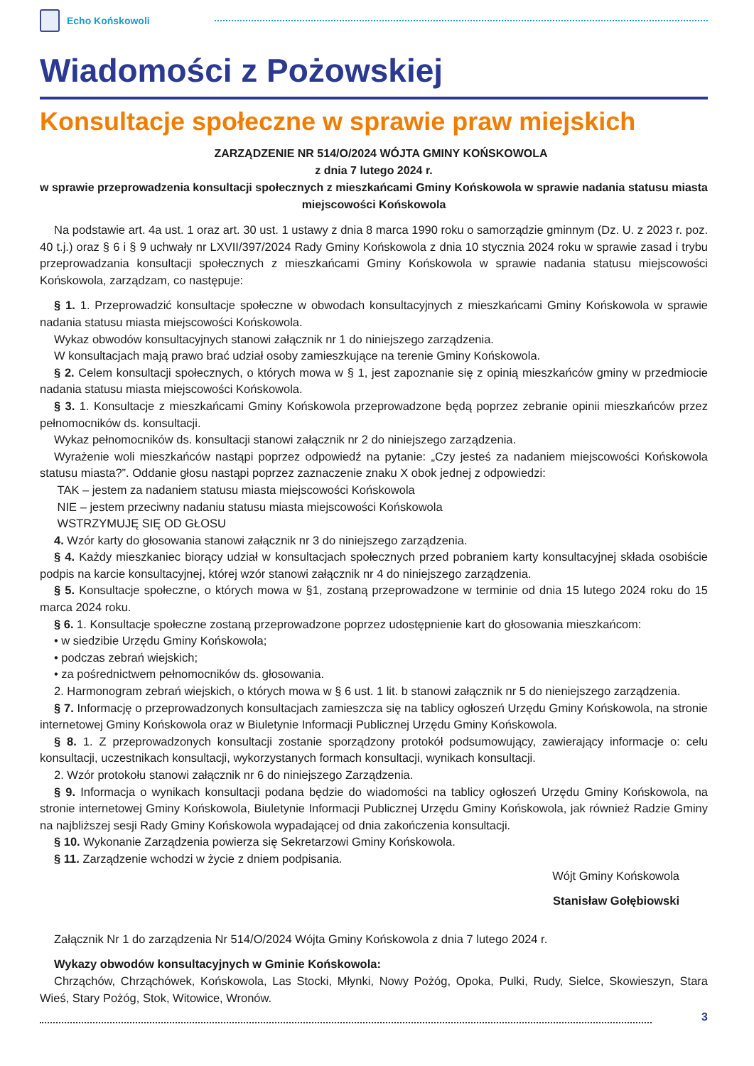Echo Końskowoli
Wiadomości z Pożowskiej
Konsultacje społeczne w sprawie praw miejskich
ZARZĄDZENIE NR 514/O/2024 WÓJTA GMINY KOŃSKOWOLA
z dnia 7 lutego 2024 r.
w sprawie przeprowadzenia konsultacji społecznych z mieszkańcami Gminy Końskowola w sprawie nadania statusu miasta miejscowości Końskowola
Na podstawie art. 4a ust. 1 oraz art. 30 ust. 1 ustawy z dnia 8 marca 1990 roku o samorządzie gminnym (Dz. U. z 2023 r. poz. 40 t.j.) oraz § 6 i § 9 uchwały nr LXVII/397/2024 Rady Gminy Końskowola z dnia 10 stycznia 2024 roku w sprawie zasad i trybu przeprowadzania konsultacji społecznych z mieszkańcami Gminy Końskowola w sprawie nadania statusu miejscowości Końskowola, zarządzam, co następuje:
§ 1. 1. Przeprowadzić konsultacje społeczne w obwodach konsultacyjnych z mieszkańcami Gminy Końskowola w sprawie nadania statusu miasta miejscowości Końskowola.
Wykaz obwodów konsultacyjnych stanowi załącznik nr 1 do niniejszego zarządzenia.
W konsultacjach mają prawo brać udział osoby zamieszkujące na terenie Gminy Końskowola.
§ 2. Celem konsultacji społecznych, o których mowa w § 1, jest zapoznanie się z opinią mieszkańców gminy w przedmiocie nadania statusu miasta miejscowości Końskowola.
§ 3. 1. Konsultacje z mieszkańcami Gminy Końskowola przeprowadzone będą poprzez zebranie opinii mieszkańców przez pełnomocników ds. konsultacji.
Wykaz pełnomocników ds. konsultacji stanowi załącznik nr 2 do niniejszego zarządzenia.
Wyrażenie woli mieszkańców nastąpi poprzez odpowiedź na pytanie: „Czy jesteś za nadaniem miejscowości Końskowola statusu miasta?”. Oddanie głosu nastąpi poprzez zaznaczenie znaku X obok jednej z odpowiedzi:
TAK – jestem za nadaniem statusu miasta miejscowości Końskowola
NIE – jestem przeciwny nadaniu statusu miasta miejscowości Końskowola
WSTRZYMUJĘ SIĘ OD GŁOSU
4. Wzór karty do głosowania stanowi załącznik nr 3 do niniejszego zarządzenia.
§ 4. Każdy mieszkaniec biorący udział w konsultacjach społecznych przed pobraniem karty konsultacyjnej składa osobiście podpis na karcie konsultacyjnej, której wzór stanowi załącznik nr 4 do niniejszego zarządzenia.
§ 5. Konsultacje społeczne, o których mowa w §1, zostaną przeprowadzone w terminie od dnia 15 lutego 2024 roku do 15 marca 2024 roku.
§ 6. 1. Konsultacje społeczne zostaną przeprowadzone poprzez udostępnienie kart do głosowania mieszkańcom:
• w siedzibie Urzędu Gminy Końskowola;
• podczas zebrań wiejskich;
• za pośrednictwem pełnomocników ds. głosowania.
2. Harmonogram zebrań wiejskich, o których mowa w § 6 ust. 1 lit. b stanowi załącznik nr 5 do nieniejszego zarządzenia.
§ 7. Informację o przeprowadzonych konsultacjach zamieszcza się na tablicy ogłoszeń Urzędu Gminy Końskowola, na stronie internetowej Gminy Końskowola oraz w Biuletynie Informacji Publicznej Urzędu Gminy Końskowola.
§ 8. 1. Z przeprowadzonych konsultacji zostanie sporządzony protokół podsumowujący, zawierający informacje o: celu konsultacji, uczestnikach konsultacji, wykorzystanych formach konsultacji, wynikach konsultacji.
2. Wzór protokołu stanowi załącznik nr 6 do niniejszego Zarządzenia.
§ 9. Informacja o wynikach konsultacji podana będzie do wiadomości na tablicy ogłoszeń Urzędu Gminy Końskowola, na stronie internetowej Gminy Końskowola, Biuletynie Informacji Publicznej Urzędu Gminy Końskowola, jak również Radzie Gminy na najbliższej sesji Rady Gminy Końskowola wypadającej od dnia zakończenia konsultacji.
§ 10. Wykonanie Zarządzenia powierza się Sekretarzowi Gminy Końskowola.
§ 11. Zarządzenie wchodzi w życie z dniem podpisania.
Wójt Gminy Końskowola
Stanisław Gołębiowski
Załącznik Nr 1 do zarządzenia Nr 514/O/2024 Wójta Gminy Końskowola z dnia 7 lutego 2024 r.
Wykazy obwodów konsultacyjnych w Gminie Końskowola:
Chrząchów, Chrząchówek, Końskowola, Las Stocki, Młynki, Nowy Pożóg, Opoka, Pulki, Rudy, Sielce, Skowieszyn, Stara Wieś, Stary Pożóg, Stok, Witowice, Wronów.
3